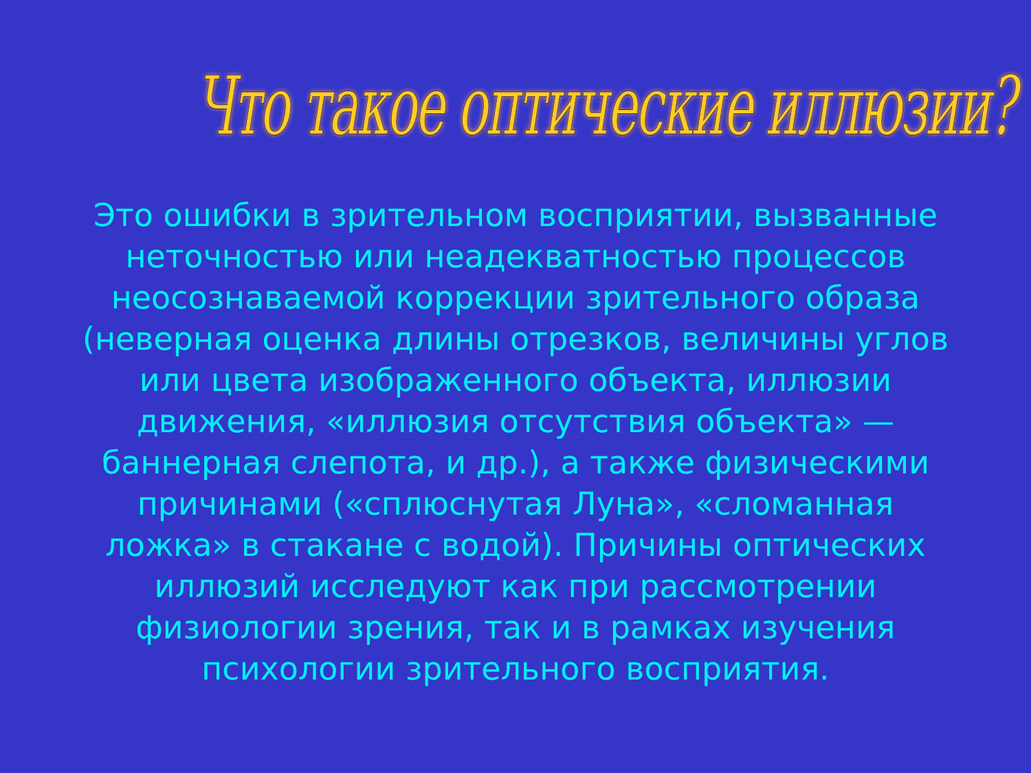Что такое оптические иллюзии?
Это ошибки в зрительном восприятии, вызванные неточностью или неадекватностью процессов неосознаваемой коррекции зрительного образа (неверная оценка длины отрезков, величины углов или цвета изображенного объекта, иллюзии движения, «иллюзия отсутствия объекта» — баннерная слепота, и др.), а также физическими причинами («сплюснутая Луна», «сломанная ложка» в стакане с водой). Причины оптических иллюзий исследуют как при рассмотрении физиологии зрения, так и в рамках изучения психологии зрительного восприятия.